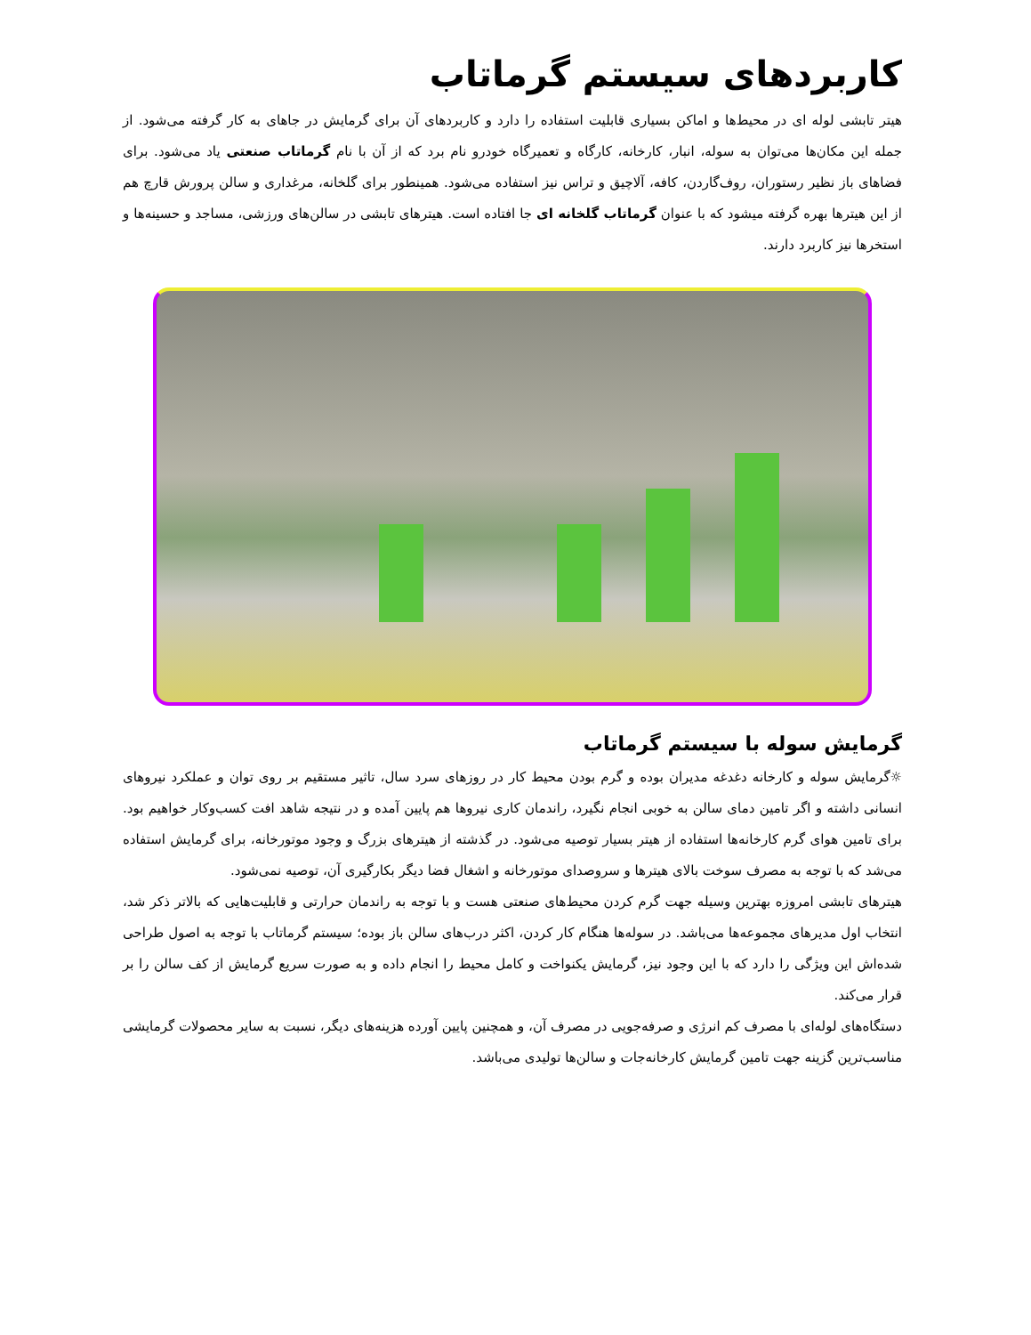کاربردهای سیستم گرماتاب
هیتر تابشی لوله ای در محیط‌ها و اماکن بسیاری قابلیت استفاده را دارد و کاربردهای آن برای گرمایش در جاهای به کار گرفته می‌شود. از جمله این مکان‌ها می‌توان به سوله، انبار، کارخانه، کارگاه و تعمیرگاه خودرو نام برد که از آن با نام گرماتاب صنعتی یاد می‌شود. برای فضاهای باز نظیر رستوران، روف‌گاردن، کافه، آلاچیق و تراس نیز استفاده می‌شود. همینطور برای گلخانه، مرغداری و سالن پرورش قارچ هم از این هیترها بهره گرفته میشود که با عنوان گرماتاب گلخانه ای جا افتاده است. هیترهای تابشی در سالن‌های ورزشی، مساجد و حسینه‌ها و استخرها نیز کاربرد دارند.
گرمایش سوله با سیستم گرماتاب
☼گرمایش سوله و کارخانه دغدغه مدیران بوده و گرم بودن محیط کار در روزهای سرد سال، تاثیر مستقیم بر روی توان و عملکرد نیروهای انسانی داشته و اگر تامین دمای سالن به خوبی انجام نگیرد، راندمان کاری نیروها هم پایین آمده و در نتیجه شاهد افت کسب‌وکار خواهیم بود. برای تامین هوای گرم کارخانه‌ها استفاده از هیتر بسیار توصیه می‌شود. در گذشته از هیترهای بزرگ و وجود موتورخانه، برای گرمایش استفاده می‌شد که با توجه به مصرف سوخت بالای هیترها و سروصدای موتورخانه و اشغال فضا دیگر بکارگیری آن، توصیه نمی‌شود.
هیترهای تابشی امروزه بهترین وسیله جهت گرم کردن محیط‌های صنعتی هست و با توجه به راندمان حرارتی و قابلیت‌هایی که بالاتر ذکر شد، انتخاب اول مدیرهای مجموعه‌ها می‌باشد. در سوله‌ها هنگام کار کردن، اکثر درب‌های سالن باز بوده؛ سیستم گرماتاب با توجه به اصول طراحی شده‌اش این ویژگی را دارد که با این وجود نیز، گرمایش یکنواخت و کامل محیط را انجام داده و به صورت سریع گرمایش از کف سالن را بر قرار می‌کند.
دستگاه‌های لوله‌ای با مصرف کم انرژی و صرفه‌جویی در مصرف آن، و همچنین پایین آورده هزینه‌های دیگر، نسبت به سایر محصولات گرمایشی مناسب‌ترین گزینه جهت تامین گرمایش کارخانه‌جات و سالن‌ها تولیدی می‌باشد.